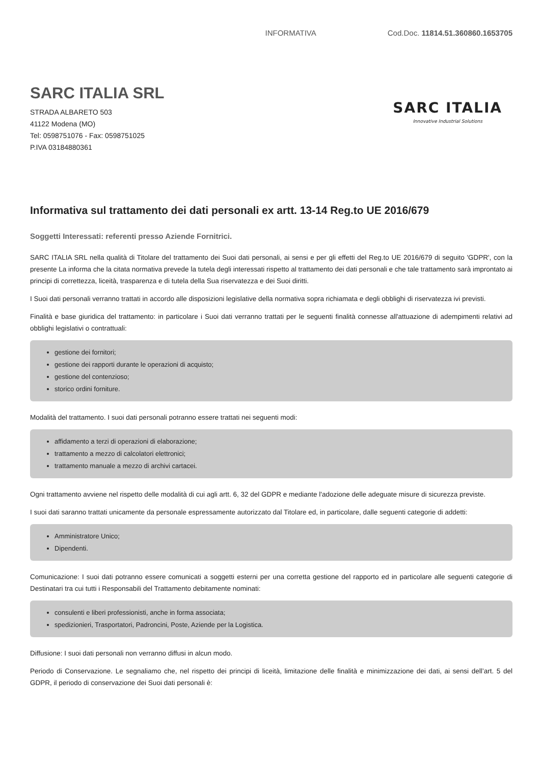INFORMATIVA Cod.Doc. 11814.51.360860.1653705
SARC ITALIA SRL
STRADA ALBARETO 503
41122 Modena (MO)
Tel: 0598751076 - Fax: 0598751025
P.IVA 03184880361
SARC ITALIA
Innovative Industrial Solutions
Informativa sul trattamento dei dati personali ex artt. 13-14 Reg.to UE 2016/679
Soggetti Interessati: referenti presso Aziende Fornitrici.
SARC ITALIA SRL nella qualità di Titolare del trattamento dei Suoi dati personali, ai sensi e per gli effetti del Reg.to UE 2016/679 di seguito 'GDPR', con la presente La informa che la citata normativa prevede la tutela degli interessati rispetto al trattamento dei dati personali e che tale trattamento sarà improntato ai principi di correttezza, liceità, trasparenza e di tutela della Sua riservatezza e dei Suoi diritti.
I Suoi dati personali verranno trattati in accordo alle disposizioni legislative della normativa sopra richiamata e degli obblighi di riservatezza ivi previsti.
Finalità e base giuridica del trattamento: in particolare i Suoi dati verranno trattati per le seguenti finalità connesse all'attuazione di adempimenti relativi ad obblighi legislativi o contrattuali:
gestione dei fornitori;
gestione dei rapporti durante le operazioni di acquisto;
gestione del contenzioso;
storico ordini forniture.
Modalità del trattamento. I suoi dati personali potranno essere trattati nei seguenti modi:
affidamento a terzi di operazioni di elaborazione;
trattamento a mezzo di calcolatori elettronici;
trattamento manuale a mezzo di archivi cartacei.
Ogni trattamento avviene nel rispetto delle modalità di cui agli artt. 6, 32 del GDPR e mediante l'adozione delle adeguate misure di sicurezza previste.
I suoi dati saranno trattati unicamente da personale espressamente autorizzato dal Titolare ed, in particolare, dalle seguenti categorie di addetti:
Amministratore Unico;
Dipendenti.
Comunicazione: I suoi dati potranno essere comunicati a soggetti esterni per una corretta gestione del rapporto ed in particolare alle seguenti categorie di Destinatari tra cui tutti i Responsabili del Trattamento debitamente nominati:
consulenti e liberi professionisti, anche in forma associata;
spedizionieri, Trasportatori, Padroncini, Poste, Aziende per la Logistica.
Diffusione: I suoi dati personali non verranno diffusi in alcun modo.
Periodo di Conservazione. Le segnaliamo che, nel rispetto dei principi di liceità, limitazione delle finalità e minimizzazione dei dati, ai sensi dell’art. 5 del GDPR, il periodo di conservazione dei Suoi dati personali è: